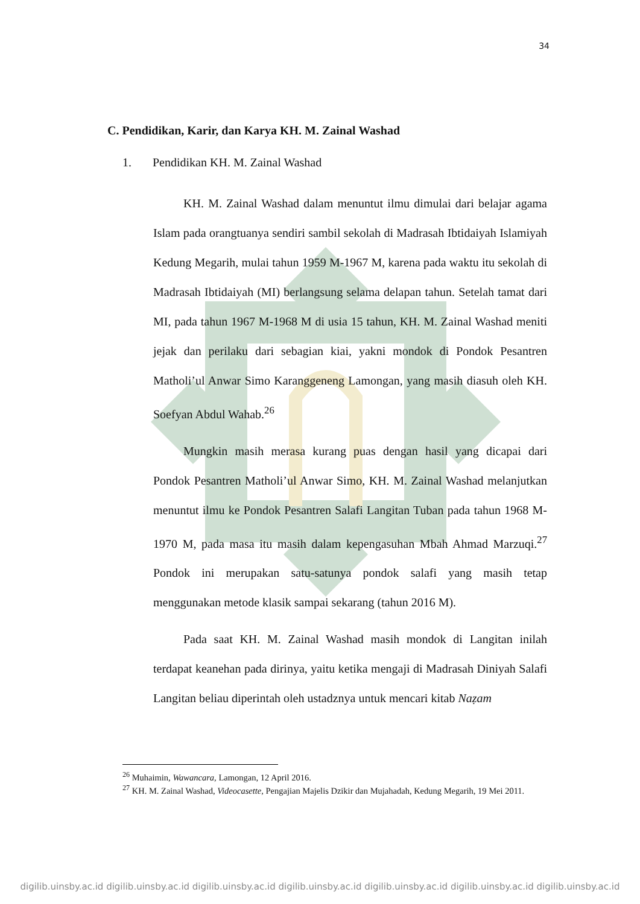34
C. Pendidikan, Karir, dan Karya KH. M. Zainal Washad
1. Pendidikan KH. M. Zainal Washad
KH. M. Zainal Washad dalam menuntut ilmu dimulai dari belajar agama Islam pada orangtuanya sendiri sambil sekolah di Madrasah Ibtidaiyah Islamiyah Kedung Megarih, mulai tahun 1959 M-1967 M, karena pada waktu itu sekolah di Madrasah Ibtidaiyah (MI) berlangsung selama delapan tahun. Setelah tamat dari MI, pada tahun 1967 M-1968 M di usia 15 tahun, KH. M. Zainal Washad meniti jejak dan perilaku dari sebagian kiai, yakni mondok di Pondok Pesantren Matholi’ul Anwar Simo Karanggeneng Lamongan, yang masih diasuh oleh KH. Soefyan Abdul Wahab.<sup>26</sup>
Mungkin masih merasa kurang puas dengan hasil yang dicapai dari Pondok Pesantren Matholi’ul Anwar Simo, KH. M. Zainal Washad melanjutkan menuntut ilmu ke Pondok Pesantren Salafi Langitan Tuban pada tahun 1968 M-1970 M, pada masa itu masih dalam kepengasuhan Mbah Ahmad Marzuqi.<sup>27</sup> Pondok ini merupakan satu-satunya pondok salafi yang masih tetap menggunakan metode klasik sampai sekarang (tahun 2016 M).
Pada saat KH. M. Zainal Washad masih mondok di Langitan inilah terdapat keanehan pada dirinya, yaitu ketika mengaji di Madrasah Diniyah Salafi Langitan beliau diperintah oleh ustadznya untuk mencari kitab Naẓam
<sup>26</sup> Muhaimin, Wawancara, Lamongan, 12 April 2016.
<sup>27</sup> KH. M. Zainal Washad, Videocasette, Pengajian Majelis Dzikir dan Mujahadah, Kedung Megarih, 19 Mei 2011.
digilib.uinsby.ac.id digilib.uinsby.ac.id digilib.uinsby.ac.id digilib.uinsby.ac.id digilib.uinsby.ac.id digilib.uinsby.ac.id digilib.uinsby.ac.id